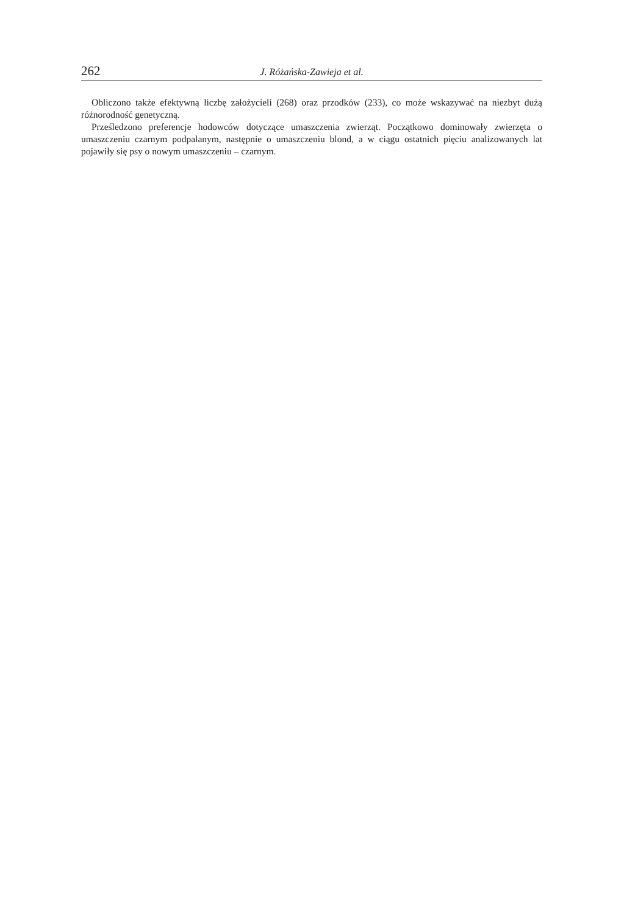262 J. Różańska-Zawieja et al.
Obliczono także efektywną liczbę założycieli (268) oraz przodków (233), co może wskazywać na niezbyt dużą różnorodność genetyczną.
Prześledzono preferencje hodowców dotyczące umaszczenia zwierząt. Początkowo dominowały zwierzęta o umaszczeniu czarnym podpalanym, następnie o umaszczeniu blond, a w ciągu ostatnich pięciu analizowanych lat pojawiły się psy o nowym umaszczeniu – czarnym.